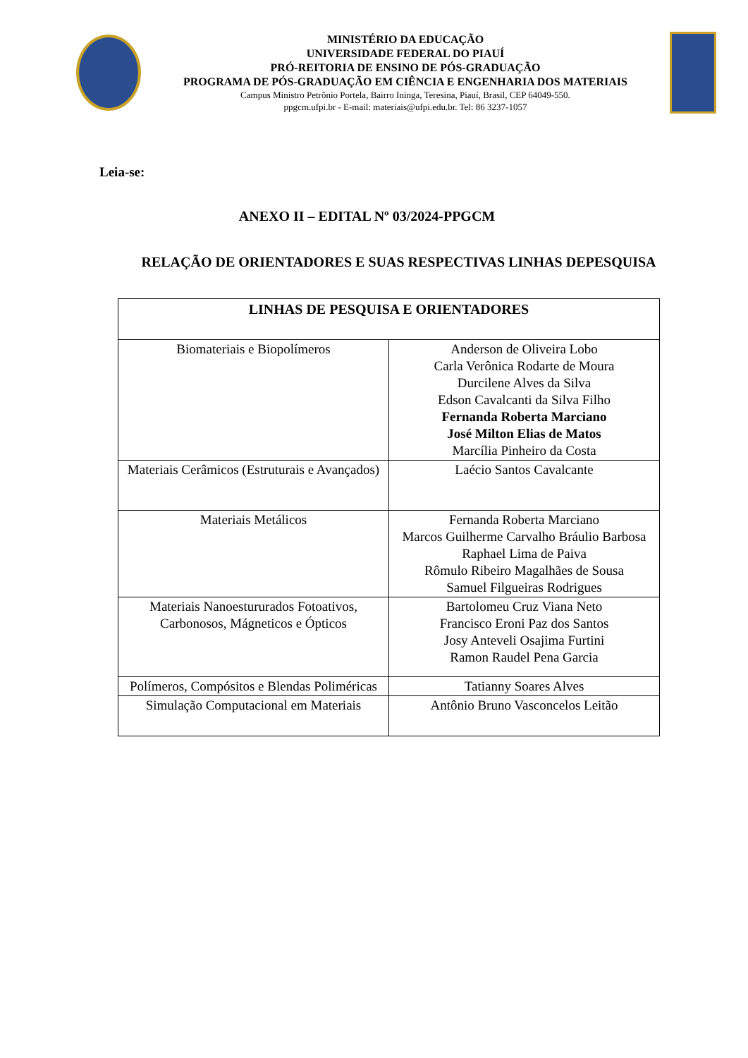MINISTÉRIO DA EDUCAÇÃO
UNIVERSIDADE FEDERAL DO PIAUÍ
PRÓ-REITORIA DE ENSINO DE PÓS-GRADUAÇÃO
PROGRAMA DE PÓS-GRADUAÇÃO EM CIÊNCIA E ENGENHARIA DOS MATERIAIS
Campus Ministro Petrônio Portela, Bairro Ininga, Teresina, Piauí, Brasil, CEP 64049-550.
ppgcm.ufpi.br - E-mail: materiais@ufpi.edu.br. Tel: 86 3237-1057
Leia-se:
ANEXO II – EDITAL Nº 03/2024-PPGCM
RELAÇÃO DE ORIENTADORES E SUAS RESPECTIVAS LINHAS DEPESQUISA
| LINHAS DE PESQUISA E ORIENTADORES | |
| --- | --- |
| Biomateriais e Biopolímeros | Anderson de Oliveira Lobo Carla Verônica Rodarte de Moura Durcilene Alves da Silva Edson Cavalcanti da Silva Filho Fernanda Roberta Marciano José Milton Elias de Matos Marcília Pinheiro da Costa |
| Materiais Cerâmicos (Estruturais e Avançados) | Laécio Santos Cavalcante |
| Materiais Metálicos | Fernanda Roberta Marciano Marcos Guilherme Carvalho Bráulio Barbosa Raphael Lima de Paiva Rômulo Ribeiro Magalhães de Sousa Samuel Filgueiras Rodrigues |
| Materiais Nanoestururados Fotoativos, Carbonosos, Mágneticos e Ópticos | Bartolomeu Cruz Viana Neto Francisco Eroni Paz dos Santos Josy Anteveli Osajima Furtini Ramon Raudel Pena Garcia |
| Polímeros, Compósitos e Blendas Poliméricas | Tatianny Soares Alves |
| Simulação Computacional em Materiais | Antônio Bruno Vasconcelos Leitão |